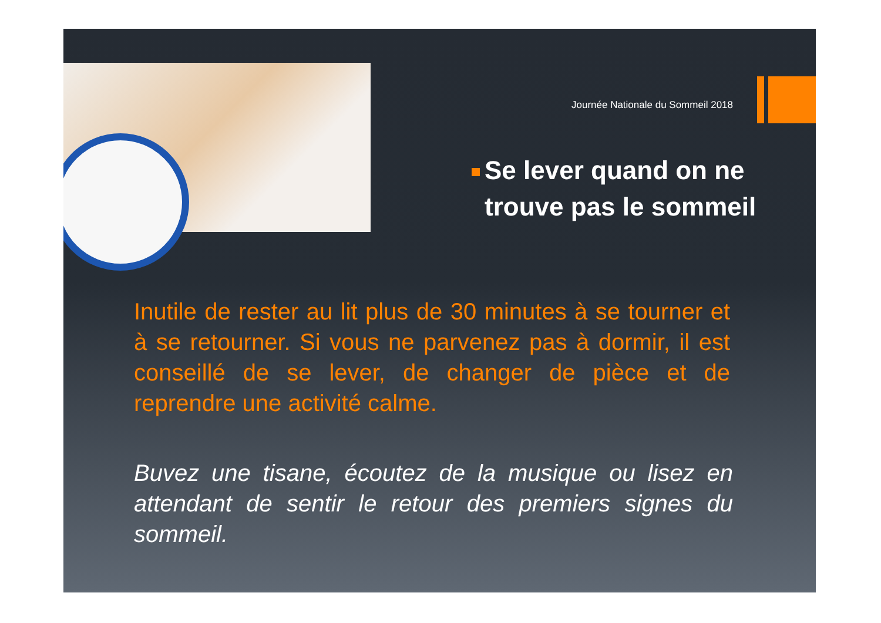Journée Nationale du Sommeil 2018
Se lever quand on ne trouve pas le sommeil
Inutile de rester au lit plus de 30 minutes à se tourner et à se retourner. Si vous ne parvenez pas à dormir, il est conseillé de se lever, de changer de pièce et de reprendre une activité calme.
Buvez une tisane, écoutez de la musique ou lisez en attendant de sentir le retour des premiers signes du sommeil.